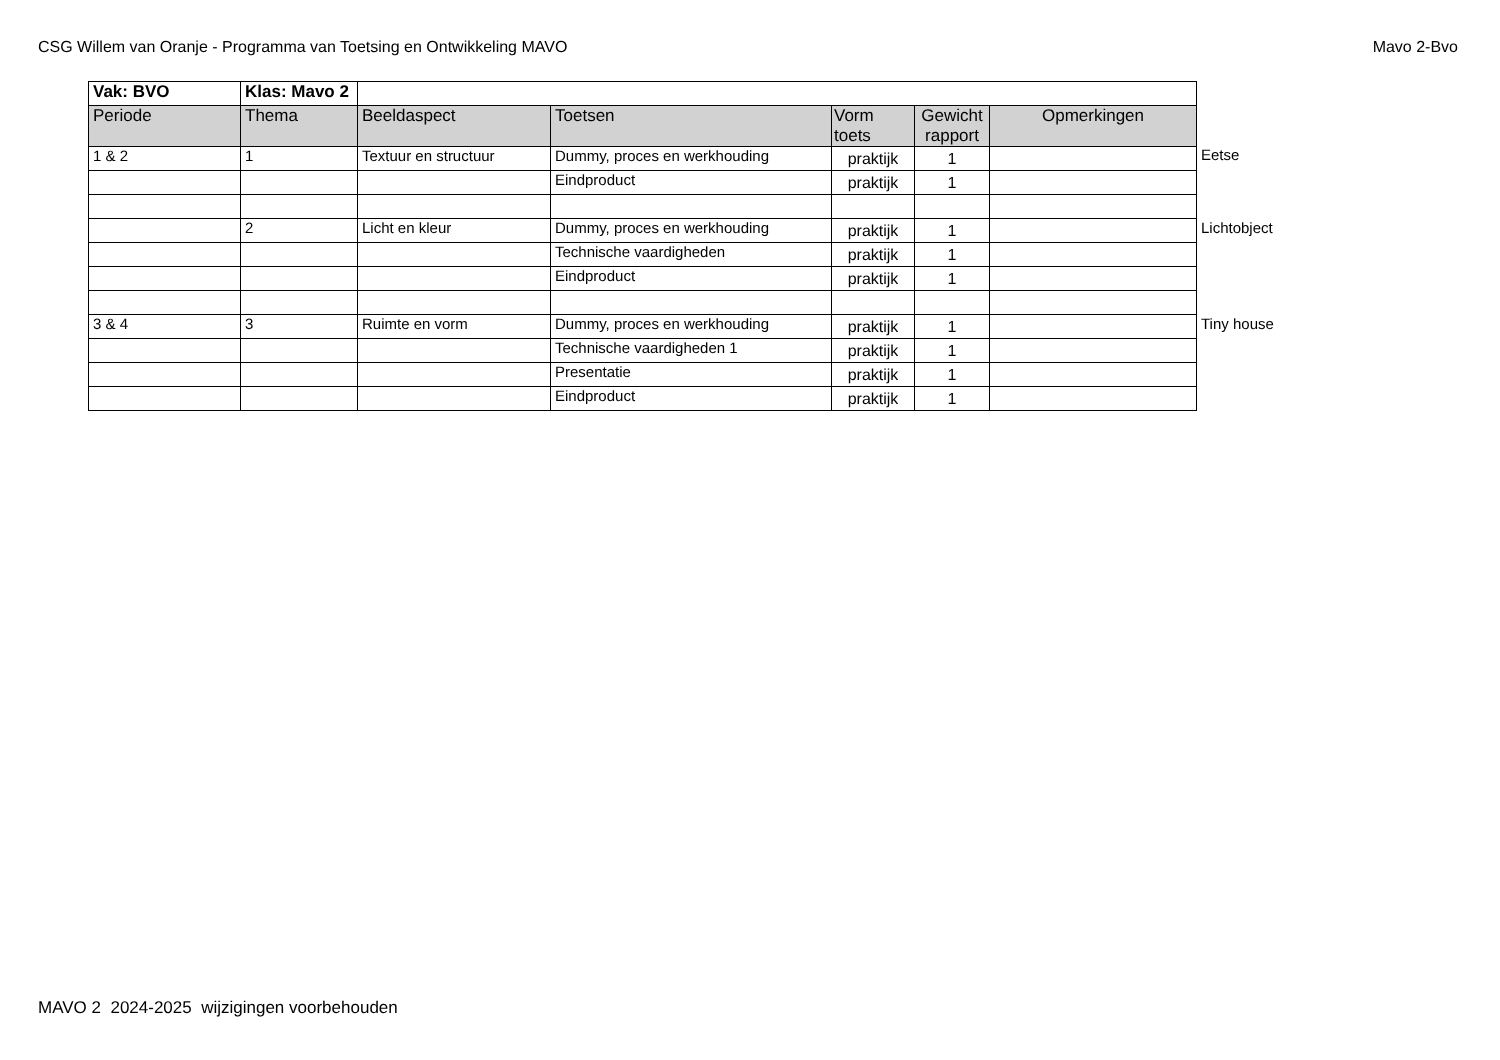CSG Willem van Oranje - Programma van Toetsing en Ontwikkeling MAVO Mavo 2-Bvo
| Vak: BVO | Klas: Mavo 2 | | | | | |
| --- | --- | --- | --- | --- | --- | --- |
| Periode | Thema | Beeldaspect | Toetsen | Vorm toets | Gewicht rapport | Opmerkingen |
| 1 & 2 | 1 | Textuur en structuur | Dummy, proces en werkhouding | praktijk | 1 | |
| | | | Eindproduct | praktijk | 1 | |
| | 2 | Licht en kleur | Dummy, proces en werkhouding | praktijk | 1 | |
| | | | Technische vaardigheden | praktijk | 1 | |
| | | | Eindproduct | praktijk | 1 | |
| 3 & 4 | 3 | Ruimte en vorm | Dummy, proces en werkhouding | praktijk | 1 | |
| | | | Technische vaardigheden 1 | praktijk | 1 | |
| | | | Presentatie | praktijk | 1 | |
| | | | Eindproduct | praktijk | 1 | |
Eetse
Lichtobject
Tiny house
MAVO 2 2024-2025 wijzigingen voorbehouden